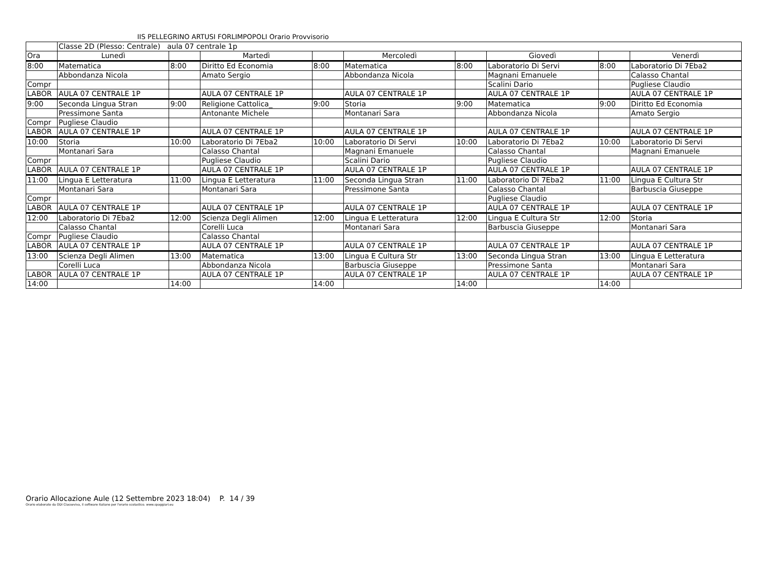IIS PELLEGRINO ARTUSI FORLIMPOPOLI Orario Provvisorio
| | Classe 2D (Plesso: Centrale) aula 07 centrale 1p | | | | | | | | |
| Ora | Lunedì | | Martedì | | Mercoledì | | Giovedì | | Venerdì |
| 8:00 | Matematica | 8:00 | Diritto Ed Economia | 8:00 | Matematica | 8:00 | Laboratorio Di Servi | 8:00 | Laboratorio Di 7Eba2 |
| | Abbondanza Nicola | | Amato Sergio | | Abbondanza Nicola | | Magnani Emanuele | | Calasso Chantal |
| Compr | | | | | | | Scalini Dario | | Pugliese Claudio |
| LABOR | AULA 07 CENTRALE 1P | | AULA 07 CENTRALE 1P | | AULA 07 CENTRALE 1P | | AULA 07 CENTRALE 1P | | AULA 07 CENTRALE 1P |
| 9:00 | Seconda Lingua Stran | 9:00 | Religione Cattolica_ | 9:00 | Storia | 9:00 | Matematica | 9:00 | Diritto Ed Economia |
| | Pressimone Santa | | Antonante Michele | | Montanari Sara | | Abbondanza Nicola | | Amato Sergio |
| Compr | Pugliese Claudio | | | | | | | | |
| LABOR | AULA 07 CENTRALE 1P | | AULA 07 CENTRALE 1P | | AULA 07 CENTRALE 1P | | AULA 07 CENTRALE 1P | | AULA 07 CENTRALE 1P |
| 10:00 | Storia | 10:00 | Laboratorio Di 7Eba2 | 10:00 | Laboratorio Di Servi | 10:00 | Laboratorio Di 7Eba2 | 10:00 | Laboratorio Di Servi |
| | Montanari Sara | | Calasso Chantal | | Magnani Emanuele | | Calasso Chantal | | Magnani Emanuele |
| Compr | | | Pugliese Claudio | | Scalini Dario | | Pugliese Claudio | | |
| LABOR | AULA 07 CENTRALE 1P | | AULA 07 CENTRALE 1P | | AULA 07 CENTRALE 1P | | AULA 07 CENTRALE 1P | | AULA 07 CENTRALE 1P |
| 11:00 | Lingua E Letteratura | 11:00 | Lingua E Letteratura | 11:00 | Seconda Lingua Stran | 11:00 | Laboratorio Di 7Eba2 | 11:00 | Lingua E Cultura Str |
| | Montanari Sara | | Montanari Sara | | Pressimone Santa | | Calasso Chantal | | Barbuscia Giuseppe |
| Compr | | | | | | | Pugliese Claudio | | |
| LABOR | AULA 07 CENTRALE 1P | | AULA 07 CENTRALE 1P | | AULA 07 CENTRALE 1P | | AULA 07 CENTRALE 1P | | AULA 07 CENTRALE 1P |
| 12:00 | Laboratorio Di 7Eba2 | 12:00 | Scienza Degli Alimen | 12:00 | Lingua E Letteratura | 12:00 | Lingua E Cultura Str | 12:00 | Storia |
| | Calasso Chantal | | Corelli Luca | | Montanari Sara | | Barbuscia Giuseppe | | Montanari Sara |
| Compr | Pugliese Claudio | | Calasso Chantal | | | | | | |
| LABOR | AULA 07 CENTRALE 1P | | AULA 07 CENTRALE 1P | | AULA 07 CENTRALE 1P | | AULA 07 CENTRALE 1P | | AULA 07 CENTRALE 1P |
| 13:00 | Scienza Degli Alimen | 13:00 | Matematica | 13:00 | Lingua E Cultura Str | 13:00 | Seconda Lingua Stran | 13:00 | Lingua E Letteratura |
| | Corelli Luca | | Abbondanza Nicola | | Barbuscia Giuseppe | | Pressimone Santa | | Montanari Sara |
| LABOR | AULA 07 CENTRALE 1P | | AULA 07 CENTRALE 1P | | AULA 07 CENTRALE 1P | | AULA 07 CENTRALE 1P | | AULA 07 CENTRALE 1P |
| 14:00 | | 14:00 | | 14:00 | | 14:00 | | 14:00 | |
Orario Allocazione Aule (12 Settembre 2023 18:04) P. 14 / 39
Orario elaborato da ODI Classeviva, il software italiano per l'orario scolastico. www.spaggiari.eu